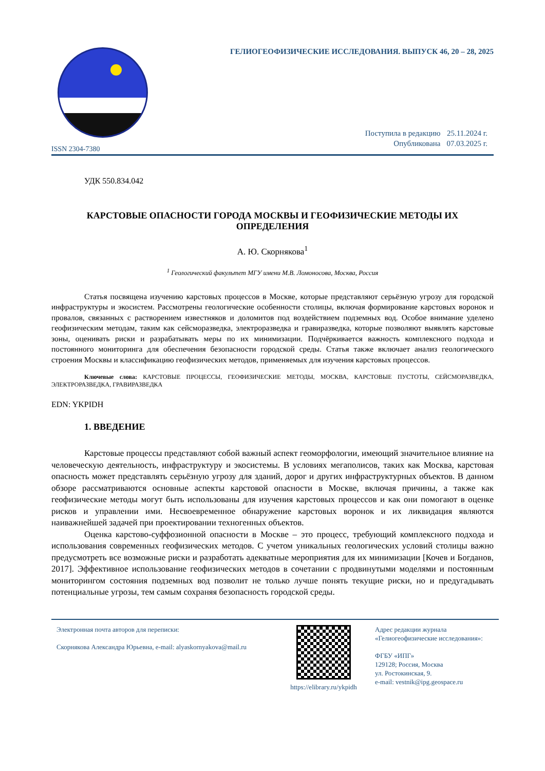ISSN 2304-7380
ГЕЛИОГЕОФИЗИЧЕСКИЕ ИССЛЕДОВАНИЯ. ВЫПУСК 46, 20 – 28, 2025
| Поступила в редакцию | 25.11.2024 г. |
| Опубликована | 07.03.2025 г. |
УДК 550.834.042
КАРСТОВЫЕ ОПАСНОСТИ ГОРОДА МОСКВЫ И ГЕОФИЗИЧЕСКИЕ МЕТОДЫ ИХ ОПРЕДЕЛЕНИЯ
А. Ю. Скорнякова<sup>1</sup>
<sup>1</sup> Геологический факультет МГУ имени М.В. Ломоносова, Москва, Россия
Статья посвящена изучению карстовых процессов в Москве, которые представляют серьёзную угрозу для городской инфраструктуры и экосистем. Рассмотрены геологические особенности столицы, включая формирование карстовых воронок и провалов, связанных с растворением известняков и доломитов под воздействием подземных вод. Особое внимание уделено геофизическим методам, таким как сейсморазведка, электроразведка и гравиразведка, которые позволяют выявлять карстовые зоны, оценивать риски и разрабатывать меры по их минимизации. Подчёркивается важность комплексного подхода и постоянного мониторинга для обеспечения безопасности городской среды. Статья также включает анализ геологического строения Москвы и классификацию геофизических методов, применяемых для изучения карстовых процессов.
Ключевые слова: КАРСТОВЫЕ ПРОЦЕССЫ, ГЕОФИЗИЧЕСКИЕ МЕТОДЫ, МОСКВА, КАРСТОВЫЕ ПУСТОТЫ, СЕЙСМОРАЗВЕДКА, ЭЛЕКТРОРАЗВЕДКА, ГРАВИРАЗВЕДКА
EDN: YKPIDH
1. ВВЕДЕНИЕ
Карстовые процессы представляют собой важный аспект геоморфологии, имеющий значительное влияние на человеческую деятельность, инфраструктуру и экосистемы. В условиях мегаполисов, таких как Москва, карстовая опасность может представлять серьёзную угрозу для зданий, дорог и других инфраструктурных объектов. В данном обзоре рассматриваются основные аспекты карстовой опасности в Москве, включая причины, а также как геофизические методы могут быть использованы для изучения карстовых процессов и как они помогают в оценке рисков и управлении ими. Несвоевременное обнаружение карстовых воронок и их ликвидация являются наиважнейшей задачей при проектировании техногенных объектов.
Оценка карстово-суффозионной опасности в Москве – это процесс, требующий комплексного подхода и использования современных геофизических методов. С учетом уникальных геологических условий столицы важно предусмотреть все возможные риски и разработать адекватные мероприятия для их минимизации [Кочев и Богданов, 2017]. Эффективное использование геофизических методов в сочетании с продвинутыми моделями и постоянным мониторингом состояния подземных вод позволит не только лучше понять текущие риски, но и предугадывать потенциальные угрозы, тем самым сохраняя безопасность городской среды.
Электронная почта авторов для переписки:
Скорнякова Александра Юрьевна, e-mail: alyaskornyakova@mail.ru
https://elibrary.ru/ykpidh
Адрес редакции журнала
«Гелиогеофизические исследования»:
ФГБУ «ИПГ»
129128; Россия, Москва
ул. Ростокинская, 9.
e-mail: vestnik@ipg.geospace.ru